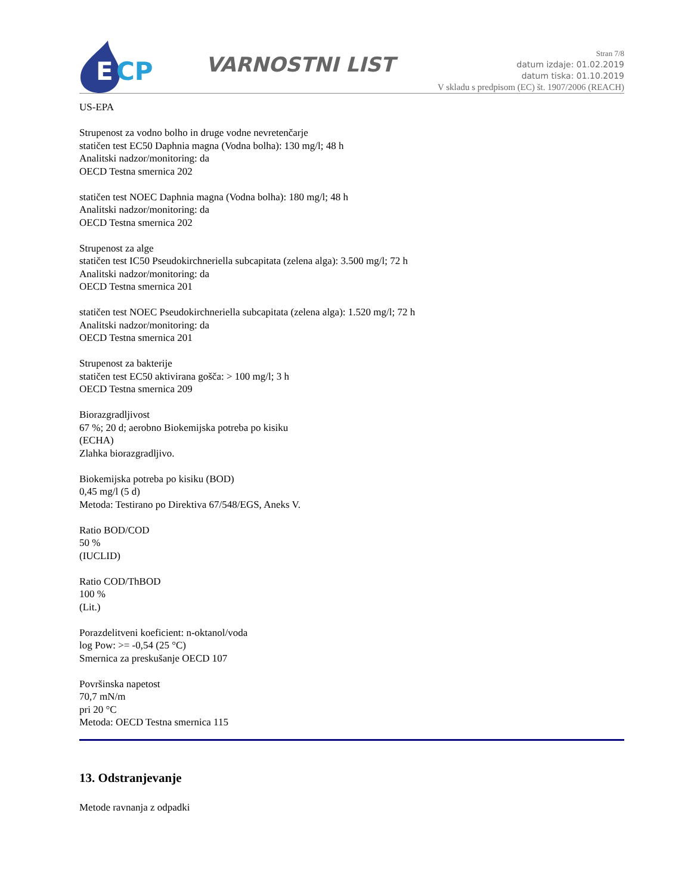E
CP
VARNOSTNI LIST
Stran 7/8
datum izdaje: 01.02.2019
datum tiska: 01.10.2019
V skladu s predpisom (EC) št. 1907/2006 (REACH)
US-EPA
Strupenost za vodno bolho in druge vodne nevretenčarje
statičen test EC50 Daphnia magna (Vodna bolha): 130 mg/l; 48 h
Analitski nadzor/monitoring: da
OECD Testna smernica 202
statičen test NOEC Daphnia magna (Vodna bolha): 180 mg/l; 48 h
Analitski nadzor/monitoring: da
OECD Testna smernica 202
Strupenost za alge
statičen test IC50 Pseudokirchneriella subcapitata (zelena alga): 3.500 mg/l; 72 h
Analitski nadzor/monitoring: da
OECD Testna smernica 201
statičen test NOEC Pseudokirchneriella subcapitata (zelena alga): 1.520 mg/l; 72 h
Analitski nadzor/monitoring: da
OECD Testna smernica 201
Strupenost za bakterije
statičen test EC50 aktivirana gošča: > 100 mg/l; 3 h
OECD Testna smernica 209
Biorazgradljivost
67 %; 20 d; aerobno Biokemijska potreba po kisiku
(ECHA)
Zlahka biorazgradljivo.
Biokemijska potreba po kisiku (BOD)
0,45 mg/l (5 d)
Metoda: Testirano po Direktiva 67/548/EGS, Aneks V.
Ratio BOD/COD
50 %
(IUCLID)
Ratio COD/ThBOD
100 %
(Lit.)
Porazdelitveni koeficient: n-oktanol/voda
log Pow: >= -0,54 (25 °C)
Smernica za preskušanje OECD 107
Površinska napetost
70,7 mN/m
pri 20 °C
Metoda: OECD Testna smernica 115
13. Odstranjevanje
Metode ravnanja z odpadki